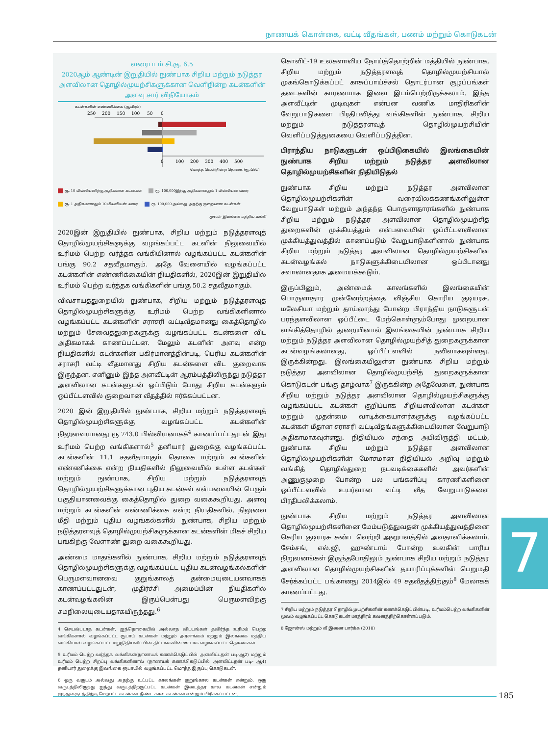நாணயக் கொள்கை, வட்டி வீதங்கள், பணம் மற்றும் கொடுகடன்
வரைபடம் சி.கு. 6.5
2020ஆம் ஆண்டின் இறுதியில் நுண்பாக சிறிய மற்றும் நடுத்தர அளவிலான தொழில்முயற்சிகளுக்கான வெளிநின்ற கடன்களின் அளவு சார் விநியோகம்
கடன்களின் எண்ணிக்கை (ஆயிரம்)
250
200
150
100
50
0
0
100
200
300
400
500
மொத்த வெளிநின்ற தொகை (ரூ.பில்.)
ரூ. 10 மில்லியனிற்கு அதிகமான கடன்கள் ரூ. 100,000இற்கு அதிகமானதும் 1 மில்லியன் வரை ரூ. 1 அதிகமானதும் 10 மில்லியன் வரை ரூ. 100,000 அல்லது அதற்கு குறைவான கடன்கள்
மூலம்: இலங்கை மத்திய வங்கி
2020இன் இறுதியில் நுண்பாக, சிறிய மற்றும் நடுத்தரளவுத் தொழில்முயற்சிகளுக்கு வழங்கப்பட்ட கடனின் நிலுவையில் உரிமம் பெற்ற வர்த்தக வங்கியினால் வழங்கப்பட்ட கடன்களின் பங்கு 90.2 சதவீதமாகும். அதே வேளையில் வழங்கப்பட்ட கடன்களின் எண்ணிக்கையின் நியதிகளில், 2020இன் இறுதியில் உரிமம் பெற்ற வர்த்தக வங்கிகளின் பங்கு 50.2 சதவீதமாகும்.
விவசாயத்துறையில் நுண்பாக, சிறிய மற்றும் நடுத்தரளவுத் தொழில்முயற்சிகளுக்கு உரிமம் பெற்ற வங்கிகளினால் வழங்கப்பட்ட கடன்களின் சராசரி வட்டிவீதமானது கைத்தொழில் மற்றும் சேவைத்துறைகளுக்கு வழங்கப்பட்ட கடன்களை விட அதிகமாகக் காணப்பட்டன. மேலும் கடனின் அளவு என்ற நியதிகளில் கடன்களின் பகிர்மானத்தின்படி, பெரிய கடன்களின் சராசரி வட்டி வீதமானது சிறிய கடன்களை விட குறைவாக இருந்தன. எனினும் இந்த அளவீட்டின் ஆரம்பத்திலிருந்து நடுத்தர அளவிலான கடன்களுடன் ஒப்பிடும் போது சிறிய கடன்களும் ஒப்பீட்டளவில் குறைவான வீதத்தில் ஈர்க்கப்பட்டன.
2020 இன் இறுதியில் நுண்பாக, சிறிய மற்றும் நடுத்தரளவுத் தொழில்முயற்சிகளுக்கு வழங்கப்பட்ட கடன்களின் நிலுவையானது ரூ 743.0 பில்லியனாகக்<sup>4</sup> காணப்பட்டதுடன் இது உரிமம் பெற்ற வங்கிகளால்<sup>5</sup> தனியார் துறைக்கு வழங்கப்பட்ட கடன்களின் 11.1 சதவீதமாகும். தொகை மற்றும் கடன்களின் எண்ணிக்கை என்ற நியதிகளில் நிலுவையில் உள்ள கடன்கள் மற்றும் நுண்பாக, சிறிய மற்றும் நடுத்தரளவுத் தொழில்முயற்சிகளுக்கான புதிய கடன்கள் என்பவையின் பெரும் பகுதியானவைக்கு கைத்தொழில் துறை வகைகூறியது. அளவு மற்றும் கடன்களின் எண்ணிக்கை என்ற நியதிகளில், நிலுவை மீதி மற்றும் புதிய வழங்கல்களில் நுண்பாக, சிறிய மற்றும் நடுத்தரளவுத் தொழில்முயற்சிகளுக்கான கடன்களின் மிகச் சிறிய பங்கிற்கு வேளாண் துறை வகைகூறியது.
அண்மை மாதங்களில் நுண்பாக, சிறிய மற்றும் நடுத்தரளவுத் தொழில்முயற்சிகளுக்கு வழங்கப்பட்ட புதிய கடன்வழங்கல்களின் பெருமளவானவை குறுங்காலத் தன்மையுடையனவாகக் காணப்பட்டதுடன், முதிர்ச்சி அமைப்பின் நியதிகளில் கடன்வழங்கலின் இருப்பென்பது பெருமளவிற்கு சமநிலையுடையதாகயிருந்தது.<sup>6</sup>
4 செயல்படாத கடன்கள், ஐந்தொகையில் அல்லாத விடயங்கள் தவிர்ந்த உரிமம் பெற்ற வங்கிகளால் வழங்கப்பட்ட ரூபாய் கடன்கள் மற்றும் அரசாங்கம் மற்றும் இலங்கை மத்திய வங்கியால் வழங்கப்பட்ட மறுநிதியளிப்பின் திட்டங்களின் ஊடாக வழங்கப்பட்ட தொகைகள்
5 உரிமம் பெற்ற வர்த்தக வங்கிகள்(நாணயக் கணக்கெடுப்பில் அளவிட்டதன் படி-ஆ2) மற்றும் உரிமம் பெற்ற சிறப்பு வங்கிகளினால் (நாணயக் கணக்கெடுப்பில் அளவிட்டதன் படி- ஆ4) தனியார் துறைக்கு இலங்கை ரூபாயில் வழங்கப்பட்ட மொத்த இருப்பு கொடுகடன்.
6 ஒரு வருடம் அல்லது அதற்கு உட்பட்ட காலங்கள் குறுங்கால கடன்கள் என்றும், ஒரு வருடத்திலிருந்து ஐந்து வருடத்திற்குட்பட்ட கடன்கள் இடைத்தர கால கடன்கள் என்றும் ஐந்துவருடத்திற்கு மேற்பட்ட கடன்கள் நீண்ட கால கடன்கள் என்றும் பிரிக்கப்பட்டன.
கொவிட்-19 உலகளாவிய நோய்த்தொற்றின் மத்தியில் நுண்பாக, சிறிய மற்றும் நடுத்தரளவுத் தொழில்முயற்சியால் முகங்கொடுக்கப்பட் காசுப்பாய்ச்சல் தொடர்பான குழப்பங்கள் தடைகளின் காரணமாக இவை இடம்பெற்றிருக்கலாம். இந்த அளவீட்டின் முடிவுகள் என்பன வணிக மாதிரிகளின் வேறுபாடுகளை பிரதிபலித்து வங்கிகளின் நுண்பாக, சிறிய மற்றும் நடுத்தரளவுத் தொழில்முயற்சியின் வெளிப்படுத்துகையை வெளிப்படுத்தின.
பிராந்திய நாடுகளுடன் ஒப்பிடுகையில் இலங்கையின் நுண்பாக சிறிய மற்றும் நடுத்தர அளவிலான தொழில்முயற்சிகளின் நிதியிடுதல்
நுண்பாக சிறிய மற்றும் நடுத்தர அளவிலான தொழில்முயற்சிகளின் வரைவிலக்கணங்களிலுள்ள வேறுபாடுகள் மற்றும் அந்தந்த பொருளாதாரங்களில் நுண்பாக சிறிய மற்றும் நடுத்தர அளவிலான தொழில்முயற்சித் துறைகளின் முக்கியத்தும் என்பவையின் ஒப்பீட்டளவிலான முக்கியத்துவத்தில் காணப்படும் வேறுபாடுகளினால் நுண்பாக சிறிய மற்றும் நடுத்தர அளவிலான தொழில்முயற்சிகளின கடன்வழங்கல் நாடுகளுக்கிடையிலான ஒப்பீடானது சவாலானதாக அமையக்கூடும்.
இருப்பினும், அண்மைக் காலங்களில் இலங்கையின் பொருளாதார முன்னேற்றத்தை விஞ்சிய கொரிய குடியரசு, மலேசியா மற்றும் தாய்லாந்து போன்ற பிராந்திய நாடுகளுடன் பரந்தளவிலான ஒப்பீட்டை மேற்கொள்ளும்போது முறையான வங்கித்தொழில் துறையினால் இலங்கையின் நுண்பாக சிறிய மற்றும் நடுத்தர அளவிலான தொழில்முயற்சித் துறைகளுக்கான கடன்வழங்கலானது, ஒப்பீட்டளவில் நலிவாகவுள்ளது. இருக்கின்றது. இலங்கையிலுள்ள நுண்பாக சிறிய மற்றும் நடுத்தர அளவிலான தொழில்முயற்சித் துறைகளுக்கான கொடுகடன் பங்கு தாழ்வாக<sup>7</sup> இருக்கின்ற அதேவேளை, நுண்பாக சிறிய மற்றும் நடுத்தர அளவிலான தொழில்முயற்சிகளுக்கு வழங்கப்பட்ட கடன்கள் குறிப்பாக சிறியளவிலான கடன்கள் மற்றும் முதன்மை வாடிக்கையாளர்களுக்கு வழங்கப்பட்ட கடன்கள் மீதான சராசரி வட்டிவீதங்களுக்கிடையிலான வேறுபாடு அதிகாமாகவுள்ளது. நிதியியல் சந்தை அபிவிருத்தி மட்டம், நுண்பாக சிறிய மற்றும் நடுத்தர அளவிலான தொழில்முயற்சிகளின் மோசமான நிதியியல் அறிவு மற்றும் வங்கித் தொழில்துறை நடவடிக்கைகளில் அவர்களின் அணுகுமுறை போன்ற பல பங்களிப்பு காரணிகளினை ஒப்பீட்டளவில் உயர்வான வட்டி வீத வேறுபாடுகளை பிரதிபலிக்கலாம்.
நுண்பாக சிறிய மற்றும் நடுத்தர அளவிலான தொழில்முயற்சிகளினை மேம்படுத்துவதன் முக்கியத்துவத்தினை கெரிய குடியரசு கண்ட வெற்றி அனுபவத்தில் அவதானிக்கலாம். சேம்சங், எல்.ஜி, ஹுண்டாய் போன்ற உலகின் பாரிய நிறுவனங்கள் இருந்தபோதிலும் நுண்பாக சிறிய மற்றும் நடுத்தர அளவிலான தொழில்முயற்சிகளின் தயாரிப்புக்களின் பெறுமதி சேர்க்கப்பட்ட பங்கானது 2014இல் 49 சதவீதத்திற்கும்<sup>8</sup> மேலாகக் காணப்பட்டது.
7 சிறிய மற்றும் நடுத்தர தொழில்முயற்சிகளின் கணக்கெடுப்பின்படி, உரிமம்பெற்ற வங்கிகளின் மூலம் வழங்கப்பட்ட கொடுகடன் மாத்திரம் கவனத்திற்கொள்ளப்படும்.
8 ஜோன்ஸ் மற்றும் லீ இனை பார்க்க (2018)
7
185